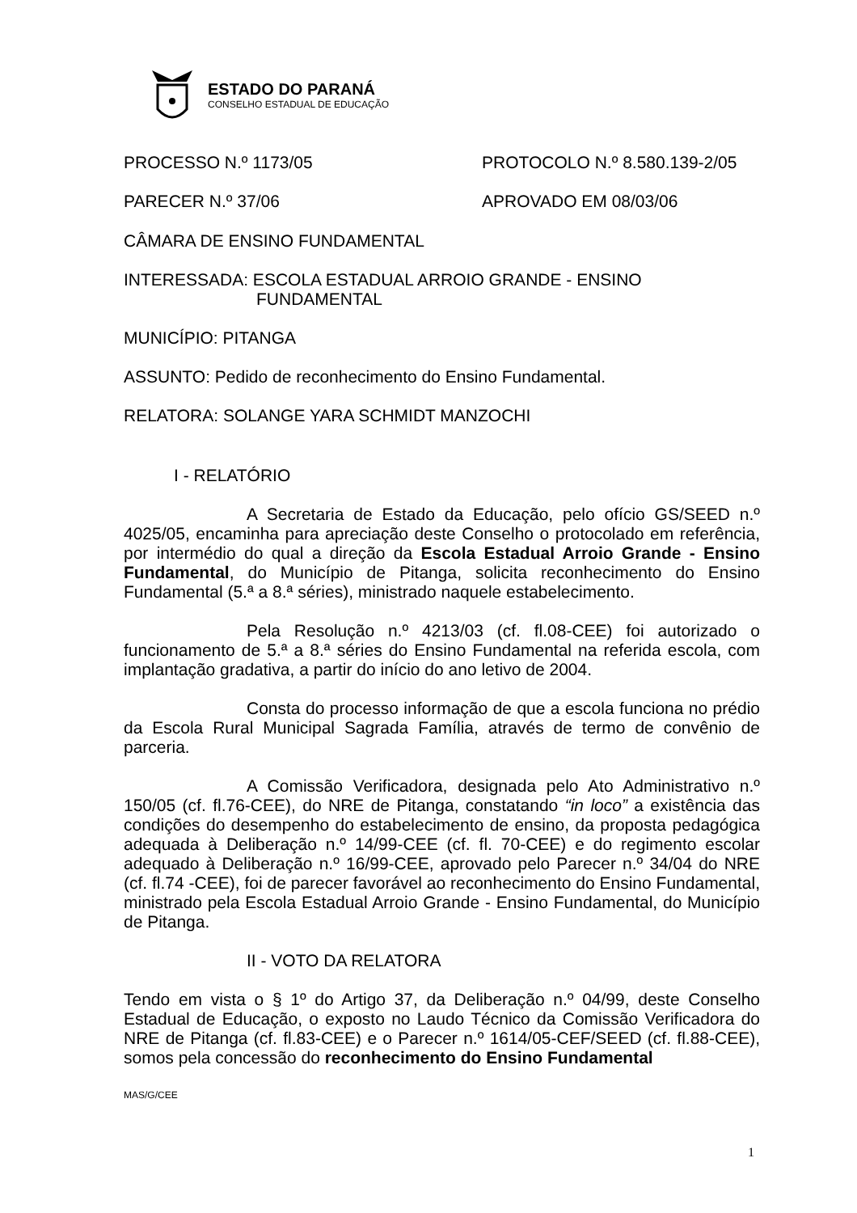ESTADO DO PARANÁ
CONSELHO ESTADUAL DE EDUCAÇÃO
PROCESSO N.º 1173/05 PROTOCOLO N.º 8.580.139-2/05
PARECER N.º 37/06 APROVADO EM 08/03/06
CÂMARA DE ENSINO FUNDAMENTAL
INTERESSADA: ESCOLA ESTADUAL ARROIO GRANDE - ENSINO
FUNDAMENTAL
MUNICÍPIO: PITANGA
ASSUNTO: Pedido de reconhecimento do Ensino Fundamental.
RELATORA: SOLANGE YARA SCHMIDT MANZOCHI
I - RELATÓRIO
A Secretaria de Estado da Educação, pelo ofício GS/SEED n.º 4025/05, encaminha para apreciação deste Conselho o protocolado em referência, por intermédio do qual a direção da Escola Estadual Arroio Grande - Ensino Fundamental, do Município de Pitanga, solicita reconhecimento do Ensino Fundamental (5.ª a 8.ª séries), ministrado naquele estabelecimento.
Pela Resolução n.º 4213/03 (cf. fl.08-CEE) foi autorizado o funcionamento de 5.ª a 8.ª séries do Ensino Fundamental na referida escola, com implantação gradativa, a partir do início do ano letivo de 2004.
Consta do processo informação de que a escola funciona no prédio da Escola Rural Municipal Sagrada Família, através de termo de convênio de parceria.
A Comissão Verificadora, designada pelo Ato Administrativo n.º 150/05 (cf. fl.76-CEE), do NRE de Pitanga, constatando “in loco” a existência das condições do desempenho do estabelecimento de ensino, da proposta pedagógica adequada à Deliberação n.º 14/99-CEE (cf. fl. 70-CEE) e do regimento escolar adequado à Deliberação n.º 16/99-CEE, aprovado pelo Parecer n.º 34/04 do NRE (cf. fl.74 -CEE), foi de parecer favorável ao reconhecimento do Ensino Fundamental, ministrado pela Escola Estadual Arroio Grande - Ensino Fundamental, do Município de Pitanga.
II - VOTO DA RELATORA
Tendo em vista o § 1º do Artigo 37, da Deliberação n.º 04/99, deste Conselho Estadual de Educação, o exposto no Laudo Técnico da Comissão Verificadora do NRE de Pitanga (cf. fl.83-CEE) e o Parecer n.º 1614/05-CEF/SEED (cf. fl.88-CEE), somos pela concessão do reconhecimento do Ensino Fundamental
MAS/G/CEE
1